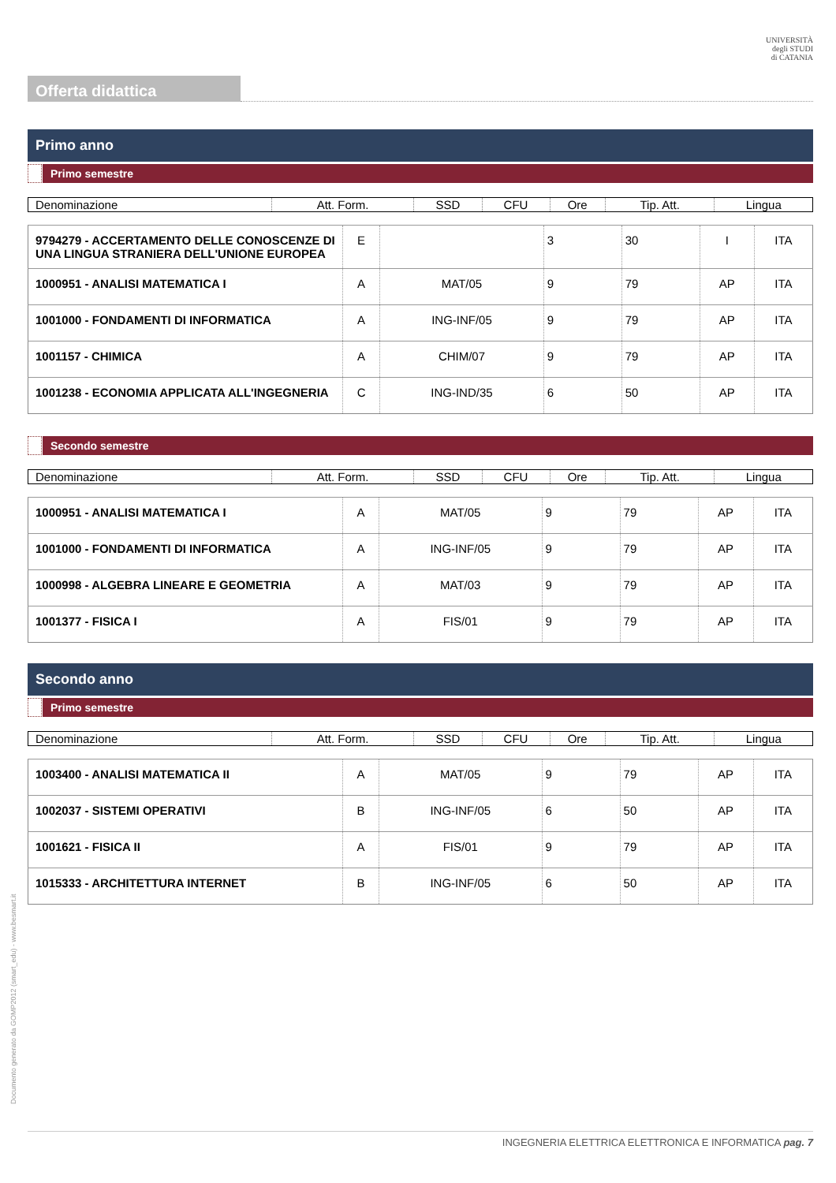UNIVERSITÀ
degli STUDI
di CATANIA
Offerta didattica
Primo anno
Primo semestre
| Denominazione | Att. Form. | SSD | CFU | Ore | Tip. Att. | Lingua |
| --- | --- | --- | --- | --- | --- | --- |
| 9794279 - ACCERTAMENTO DELLE CONOSCENZE DI UNA LINGUA STRANIERA DELL'UNIONE EUROPEA | E | | 3 | 30 | I | ITA |
| 1000951 - ANALISI MATEMATICA I | A | MAT/05 | 9 | 79 | AP | ITA |
| 1001000 - FONDAMENTI DI INFORMATICA | A | ING-INF/05 | 9 | 79 | AP | ITA |
| 1001157 - CHIMICA | A | CHIM/07 | 9 | 79 | AP | ITA |
| 1001238 - ECONOMIA APPLICATA ALL'INGEGNERIA | C | ING-IND/35 | 6 | 50 | AP | ITA |
Secondo semestre
| Denominazione | Att. Form. | SSD | CFU | Ore | Tip. Att. | Lingua |
| --- | --- | --- | --- | --- | --- | --- |
| 1000951 - ANALISI MATEMATICA I | A | MAT/05 | 9 | 79 | AP | ITA |
| 1001000 - FONDAMENTI DI INFORMATICA | A | ING-INF/05 | 9 | 79 | AP | ITA |
| 1000998 - ALGEBRA LINEARE E GEOMETRIA | A | MAT/03 | 9 | 79 | AP | ITA |
| 1001377 - FISICA I | A | FIS/01 | 9 | 79 | AP | ITA |
Secondo anno
Primo semestre
| Denominazione | Att. Form. | SSD | CFU | Ore | Tip. Att. | Lingua |
| --- | --- | --- | --- | --- | --- | --- |
| 1003400 - ANALISI MATEMATICA II | A | MAT/05 | 9 | 79 | AP | ITA |
| 1002037 - SISTEMI OPERATIVI | B | ING-INF/05 | 6 | 50 | AP | ITA |
| 1001621 - FISICA II | A | FIS/01 | 9 | 79 | AP | ITA |
| 1015333 - ARCHITETTURA INTERNET | B | ING-INF/05 | 6 | 50 | AP | ITA |
Documento generato da GOMP2012 (smart_edu) - www.besmart.it
INGEGNERIA ELETTRICA ELETTRONICA E INFORMATICA pag. 7